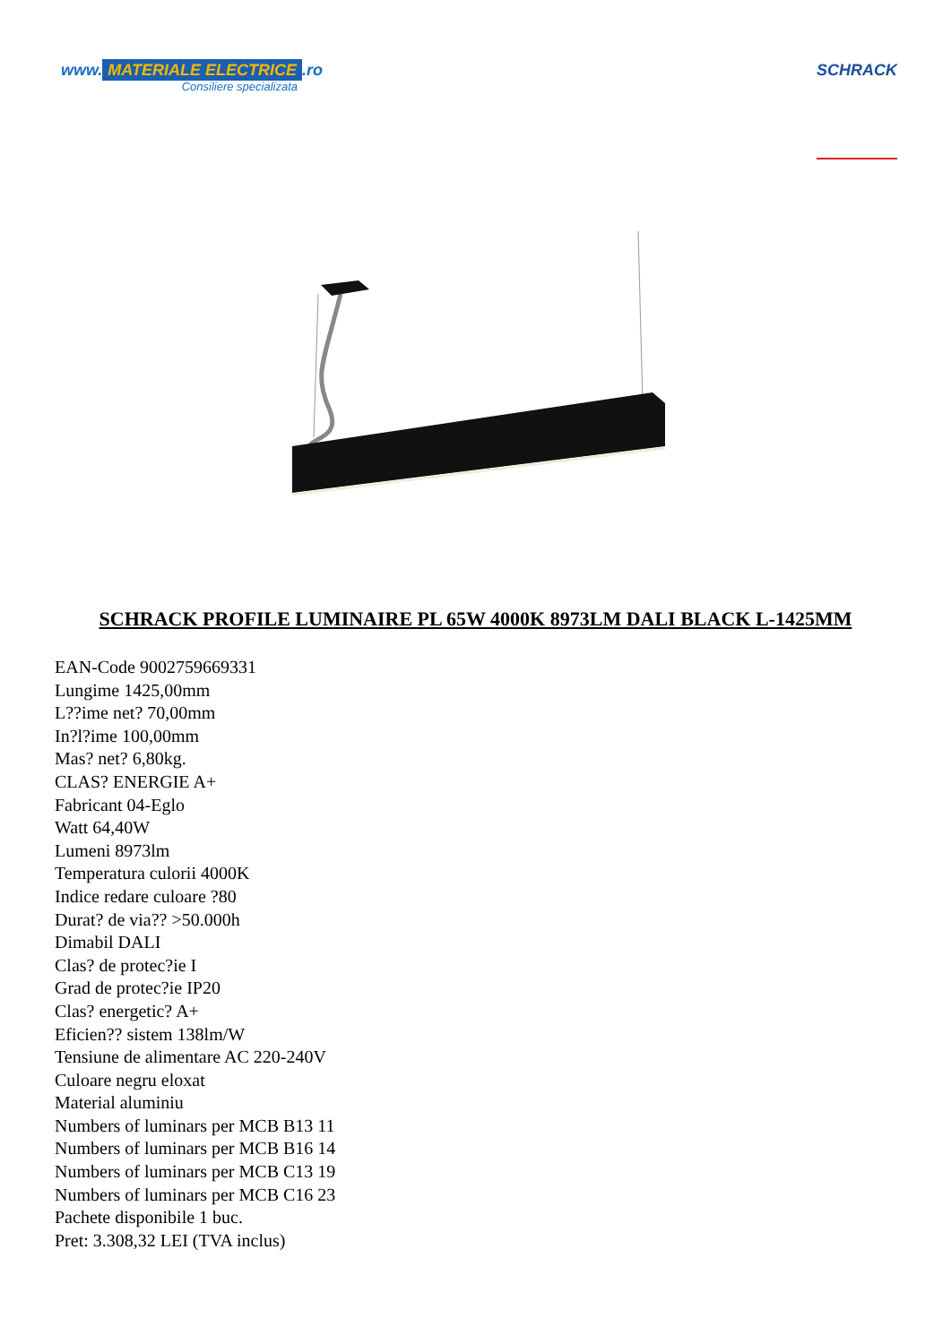www. MATERIALE ELECTRICE.ro
Consiliere specializata
SCHRACK
SCHRACK PROFILE LUMINAIRE PL 65W 4000K 8973LM DALI BLACK L-1425MM
EAN-Code 9002759669331
Lungime 1425,00mm
L??ime net? 70,00mm
In?l?ime 100,00mm
Mas? net? 6,80kg.
CLAS? ENERGIE A+
Fabricant 04-Eglo
Watt 64,40W
Lumeni 8973lm
Temperatura culorii 4000K
Indice redare culoare ?80
Durat? de via?? >50.000h
Dimabil DALI
Clas? de protec?ie I
Grad de protec?ie IP20
Clas? energetic? A+
Eficien?? sistem 138lm/W
Tensiune de alimentare AC 220-240V
Culoare negru eloxat
Material aluminiu
Numbers of luminars per MCB B13 11
Numbers of luminars per MCB B16 14
Numbers of luminars per MCB C13 19
Numbers of luminars per MCB C16 23
Pachete disponibile 1 buc.
Pret: 3.308,32 LEI (TVA inclus)